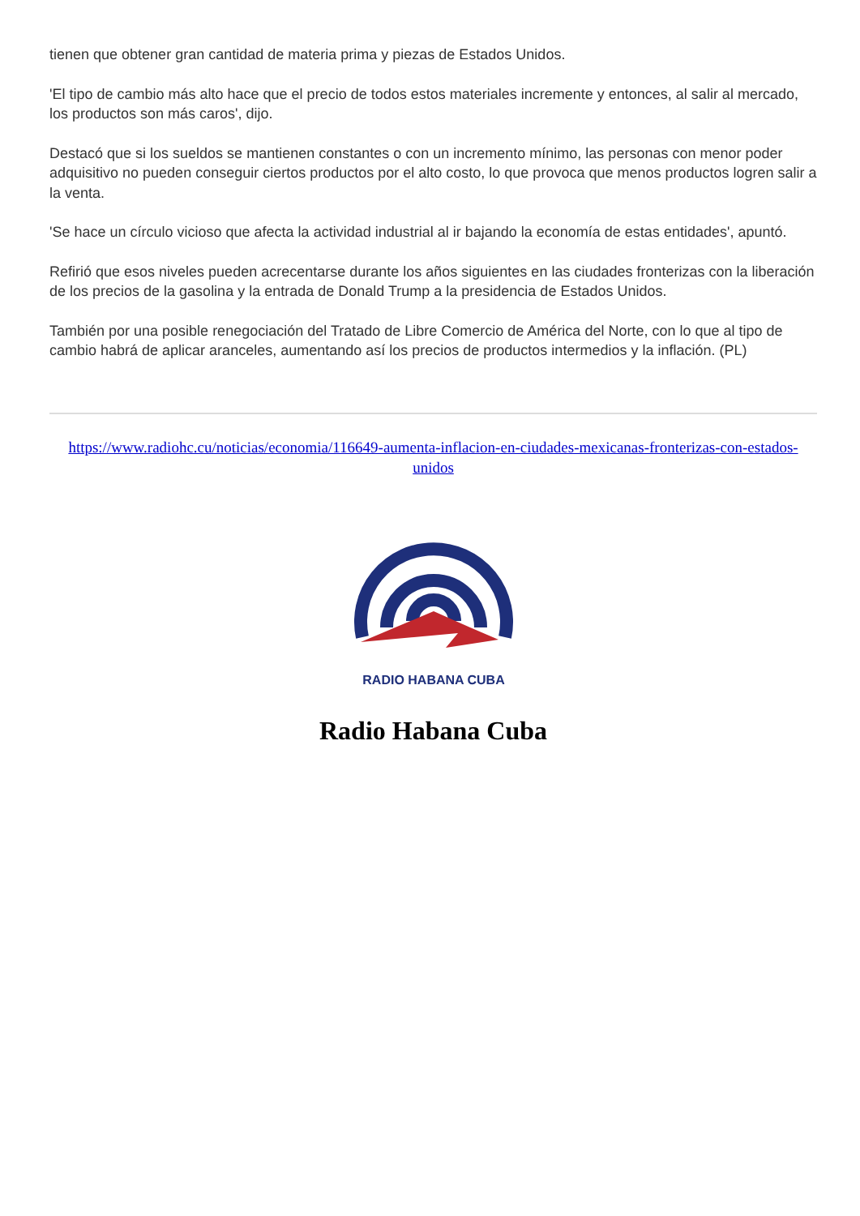tienen que obtener gran cantidad de materia prima y piezas de Estados Unidos.
'El tipo de cambio más alto hace que el precio de todos estos materiales incremente y entonces, al salir al mercado, los productos son más caros', dijo.
Destacó que si los sueldos se mantienen constantes o con un incremento mínimo, las personas con menor poder adquisitivo no pueden conseguir ciertos productos por el alto costo, lo que provoca que menos productos logren salir a la venta.
'Se hace un círculo vicioso que afecta la actividad industrial al ir bajando la economía de estas entidades', apuntó.
Refirió que esos niveles pueden acrecentarse durante los años siguientes en las ciudades fronterizas con la liberación de los precios de la gasolina y la entrada de Donald Trump a la presidencia de Estados Unidos.
También por una posible renegociación del Tratado de Libre Comercio de América del Norte, con lo que al tipo de cambio habrá de aplicar aranceles, aumentando así los precios de productos intermedios y la inflación. (PL)
https://www.radiohc.cu/noticias/economia/116649-aumenta-inflacion-en-ciudades-mexicanas-fronterizas-con-estados-unidos
RADIO HABANA CUBA
Radio Habana Cuba